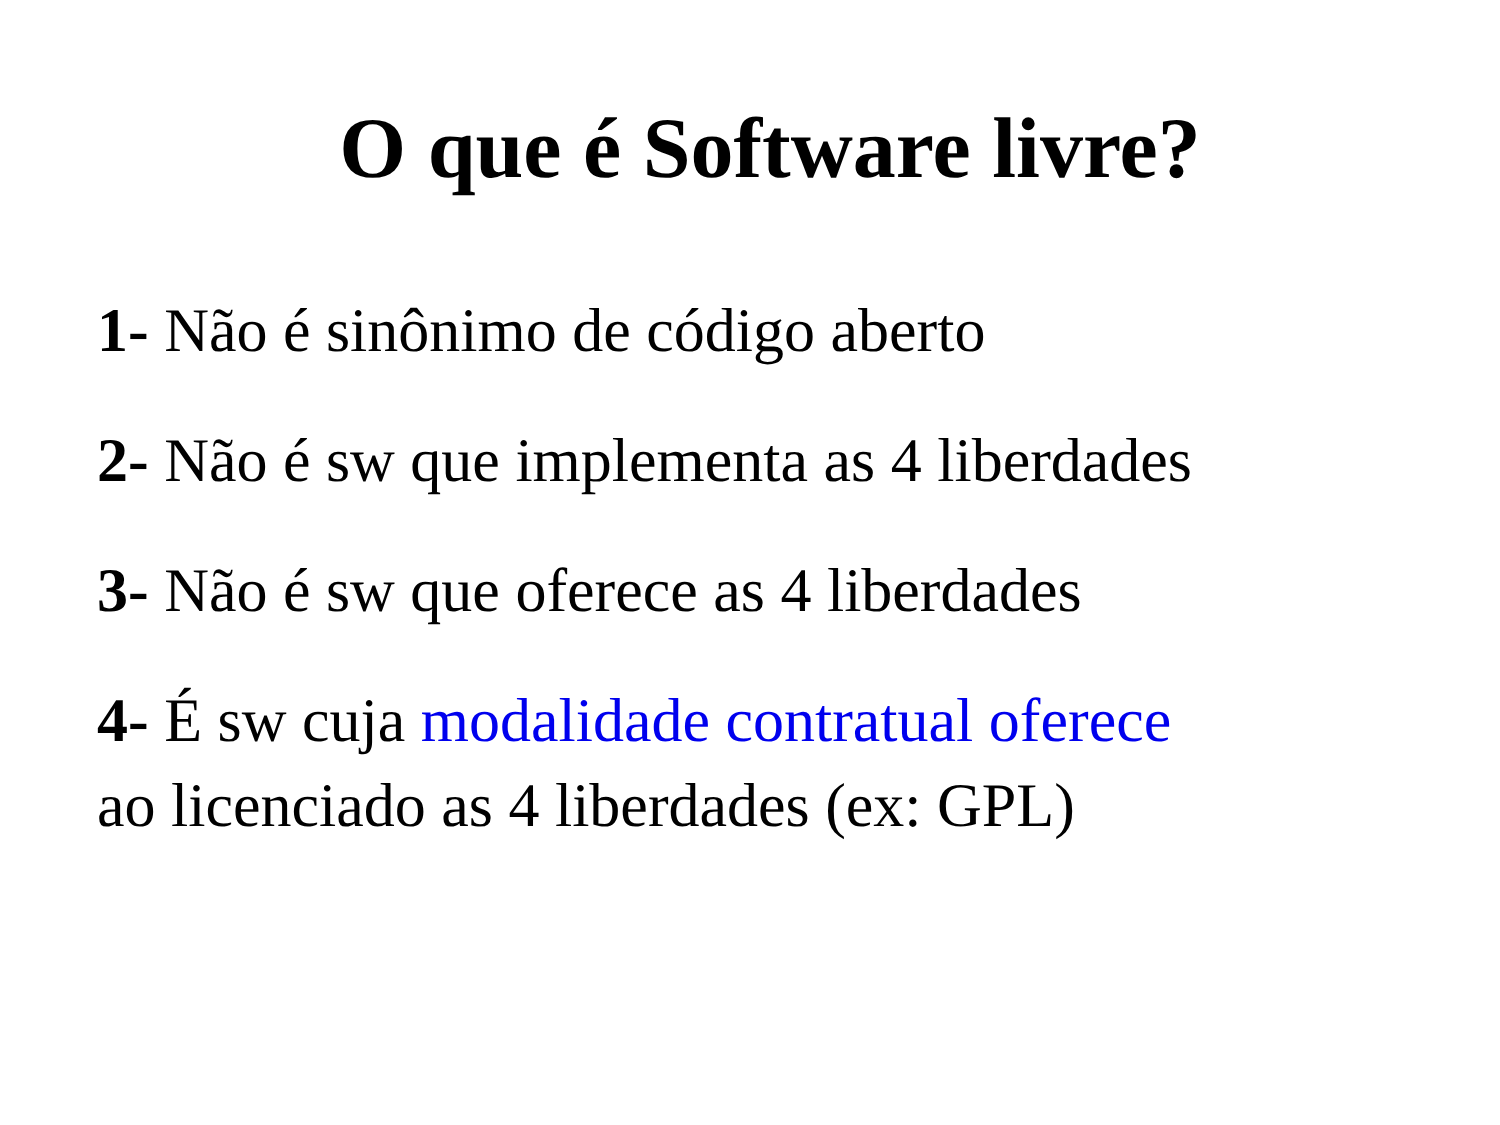O que é Software livre?
1- Não é sinônimo de código aberto
2- Não é sw que implementa as 4 liberdades
3- Não é sw que oferece as 4 liberdades
4- É sw cuja modalidade contratual oferece
ao licenciado as 4 liberdades (ex: GPL)